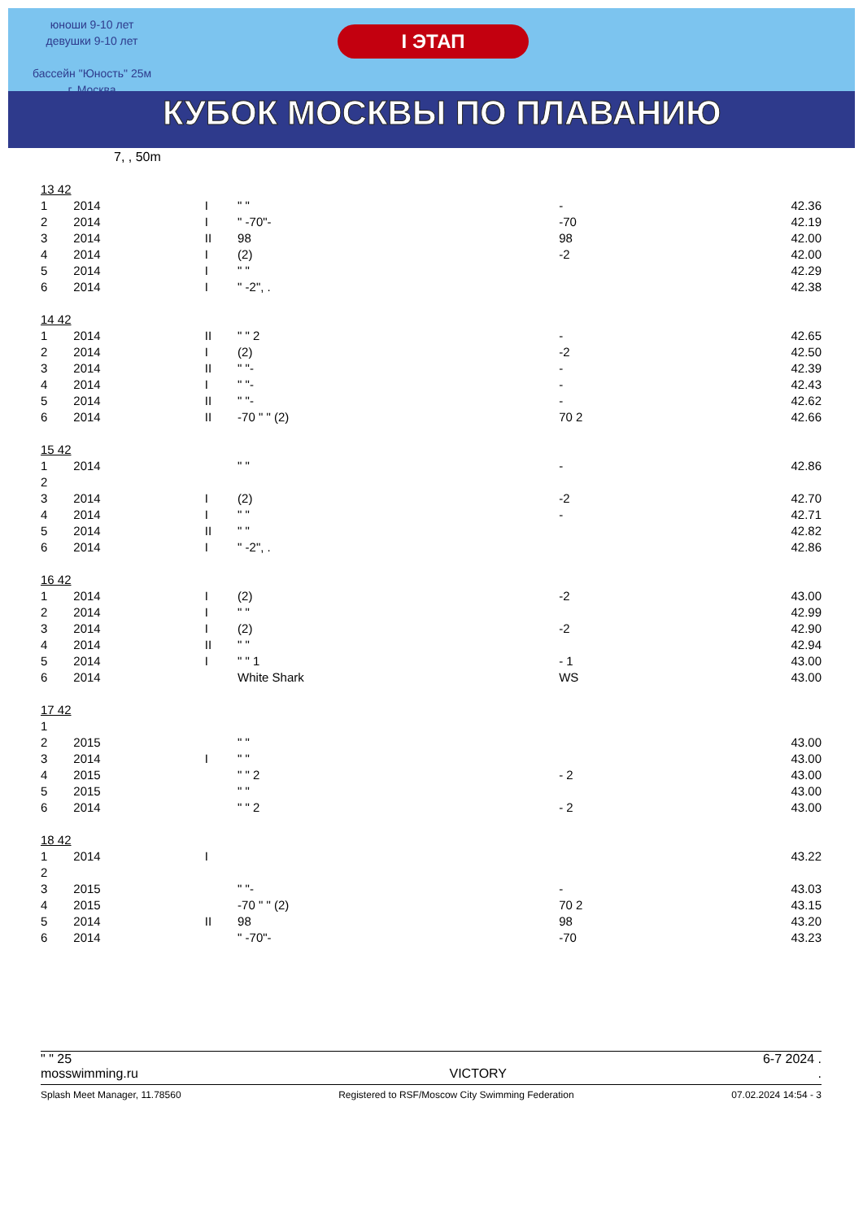юноши 9-10 лет
девушки 9-10 лет
бассейн "Юность" 25м
г. Москва
I ЭТАП
КУБОК МОСКВЫ ПО ПЛАВАНИЮ
7, , 50m
| 13 42 | | | | | | |
| 1 | 2014 | I | " " | - | | 42.36 |
| 2 | 2014 | I | " -70"- | -70 | | 42.19 |
| 3 | 2014 | II | 98 | 98 | | 42.00 |
| 4 | 2014 | I | (2) | -2 | | 42.00 |
| 5 | 2014 | I | " " | | | 42.29 |
| 6 | 2014 | I | " -2", . | | | 42.38 |
| 14 42 | | | | | | |
| 1 | 2014 | II | " " 2 | - | | 42.65 |
| 2 | 2014 | I | (2) | -2 | | 42.50 |
| 3 | 2014 | II | " "- | - | | 42.39 |
| 4 | 2014 | I | " "- | - | | 42.43 |
| 5 | 2014 | II | " "- | - | | 42.62 |
| 6 | 2014 | II | -70 " " (2) | 70 2 | | 42.66 |
| 15 42 | | | | | | |
| 1 | 2014 | | " " | - | | 42.86 |
| 2 | | | | | | |
| 3 | 2014 | I | (2) | -2 | | 42.70 |
| 4 | 2014 | I | " " | - | | 42.71 |
| 5 | 2014 | II | " " | | | 42.82 |
| 6 | 2014 | I | " -2", . | | | 42.86 |
| 16 42 | | | | | | |
| 1 | 2014 | I | (2) | -2 | | 43.00 |
| 2 | 2014 | I | " " | | | 42.99 |
| 3 | 2014 | I | (2) | -2 | | 42.90 |
| 4 | 2014 | II | " " | | | 42.94 |
| 5 | 2014 | I | " " 1 | - 1 | | 43.00 |
| 6 | 2014 | | White Shark | WS | | 43.00 |
| 17 42 | | | | | | |
| 1 | | | | | | |
| 2 | 2015 | | " " | | | 43.00 |
| 3 | 2014 | I | " " | | | 43.00 |
| 4 | 2015 | | " " 2 | - 2 | | 43.00 |
| 5 | 2015 | | " " | | | 43.00 |
| 6 | 2014 | | " " 2 | - 2 | | 43.00 |
| 18 42 | | | | | | |
| 1 | 2014 | I | | | | 43.22 |
| 2 | | | | | | |
| 3 | 2015 | | " "- | - | | 43.03 |
| 4 | 2015 | | -70 " " (2) | 70 2 | | 43.15 |
| 5 | 2014 | II | 98 | 98 | | 43.20 |
| 6 | 2014 | | " -70"- | -70 | | 43.23 |
" " 25 6-7 2024 .
mosswimming.ru VICTORY.
Splash Meet Manager, 11.78560 Registered to RSF/Moscow City Swimming Federation 07.02.2024 14:54 - 3